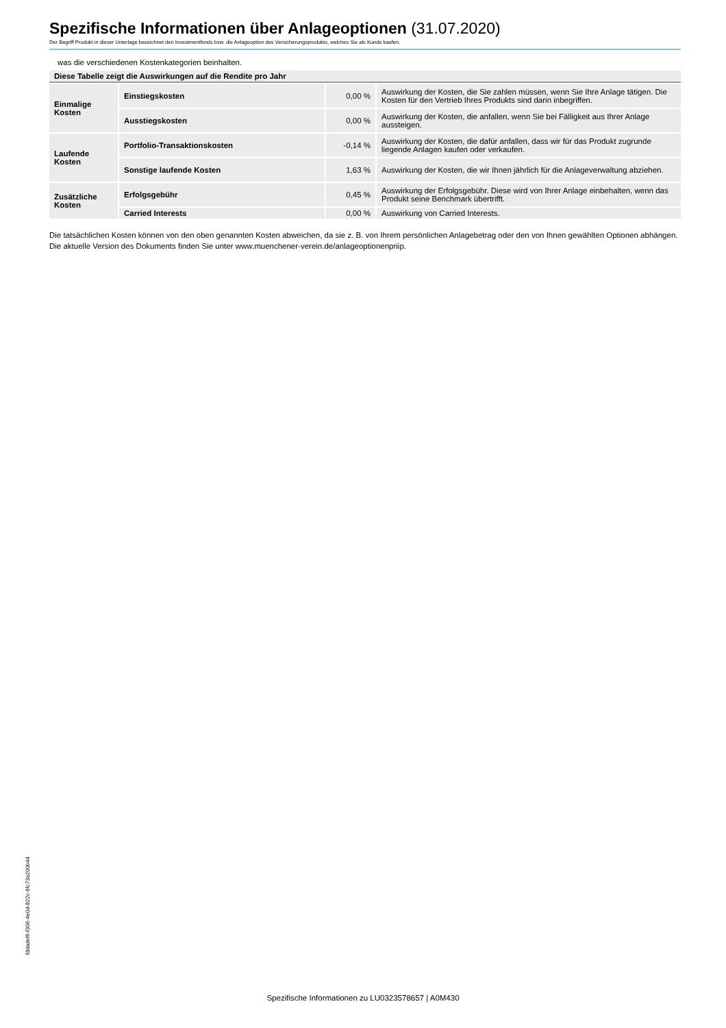Spezifische Informationen über Anlageoptionen (31.07.2020)
Der Begriff Produkt in dieser Unterlage bezeichnet den Investmentfonds bzw. die Anlageoption des Versicherungsprodukts, welches Sie als Kunde kaufen.
was die verschiedenen Kostenkategorien beinhalten.
| Diese Tabelle zeigt die Auswirkungen auf die Rendite pro Jahr | | | |
| --- | --- | --- | --- |
| Einmalige Kosten | Einstiegskosten | 0,00 % | Auswirkung der Kosten, die Sie zahlen müssen, wenn Sie Ihre Anlage tätigen. Die Kosten für den Vertrieb Ihres Produkts sind darin inbegriffen. |
| | Ausstiegskosten | 0,00 % | Auswirkung der Kosten, die anfallen, wenn Sie bei Fälligkeit aus Ihrer Anlage aussteigen. |
| Laufende Kosten | Portfolio-Transaktionskosten | -0,14 % | Auswirkung der Kosten, die dafür anfallen, dass wir für das Produkt zugrunde liegende Anlagen kaufen oder verkaufen. |
| | Sonstige laufende Kosten | 1,63 % | Auswirkung der Kosten, die wir Ihnen jährlich für die Anlageverwaltung abziehen. |
| Zusätzliche Kosten | Erfolgsgebühr | 0,45 % | Auswirkung der Erfolgsgebühr. Diese wird von Ihrer Anlage einbehalten, wenn das Produkt seine Benchmark übertrifft. |
| | Carried Interests | 0,00 % | Auswirkung von Carried Interests. |
Die tatsächlichen Kosten können von den oben genannten Kosten abweichen, da sie z. B. von Ihrem persönlichen Anlagebetrag oder den von Ihnen gewählten Optionen abhängen.
Die aktuelle Version des Dokuments finden Sie unter www.muenchener-verein.de/anlageoptionenpriip.
fddadef6-f306-4e0d-822c-6fc73a200b44
Spezifische Informationen zu LU0323578657 | A0M430